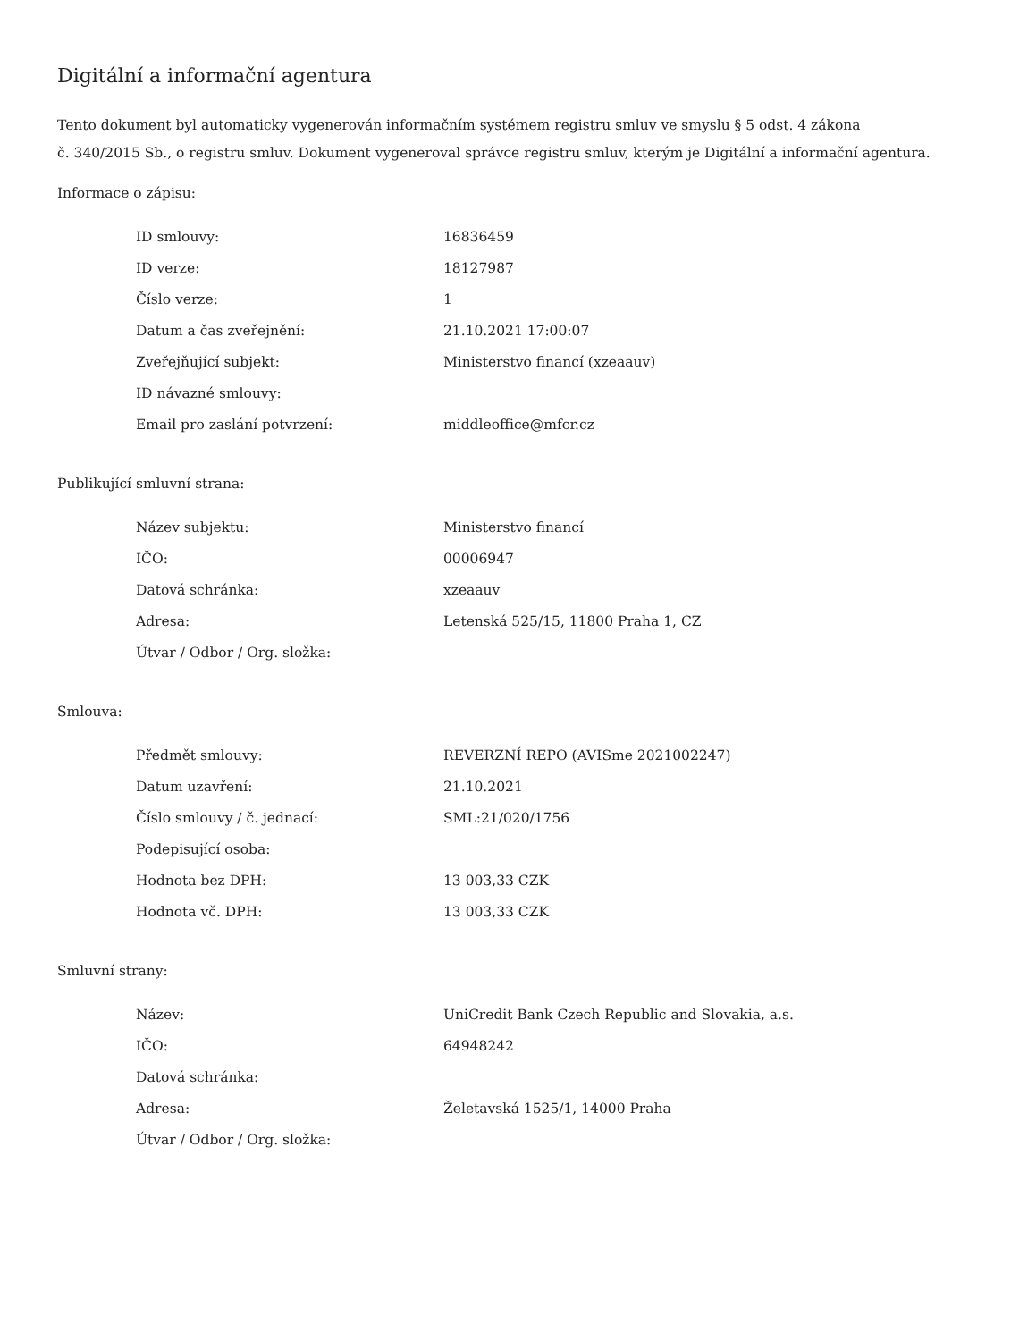Digitální a informační agentura
Tento dokument byl automaticky vygenerován informačním systémem registru smluv ve smyslu § 5 odst. 4 zákona
č. 340/2015 Sb., o registru smluv. Dokument vygeneroval správce registru smluv, kterým je Digitální a informační agentura.
Informace o zápisu:
| ID smlouvy: | 16836459 |
| ID verze: | 18127987 |
| Číslo verze: | 1 |
| Datum a čas zveřejnění: | 21.10.2021 17:00:07 |
| Zveřejňující subjekt: | Ministerstvo financí (xzeaauv) |
| ID návazné smlouvy: | |
| Email pro zaslání potvrzení: | middleoffice@mfcr.cz |
Publikující smluvní strana:
| Název subjektu: | Ministerstvo financí |
| IČO: | 00006947 |
| Datová schránka: | xzeaauv |
| Adresa: | Letenská 525/15, 11800 Praha 1, CZ |
| Útvar / Odbor / Org. složka: | |
Smlouva:
| Předmět smlouvy: | REVERZNÍ REPO (AVISme 2021002247) |
| Datum uzavření: | 21.10.2021 |
| Číslo smlouvy / č. jednací: | SML:21/020/1756 |
| Podepisující osoba: | |
| Hodnota bez DPH: | 13 003,33 CZK |
| Hodnota vč. DPH: | 13 003,33 CZK |
Smluvní strany:
| Název: | UniCredit Bank Czech Republic and Slovakia, a.s. |
| IČO: | 64948242 |
| Datová schránka: | |
| Adresa: | Želetavská 1525/1, 14000 Praha |
| Útvar / Odbor / Org. složka: | |